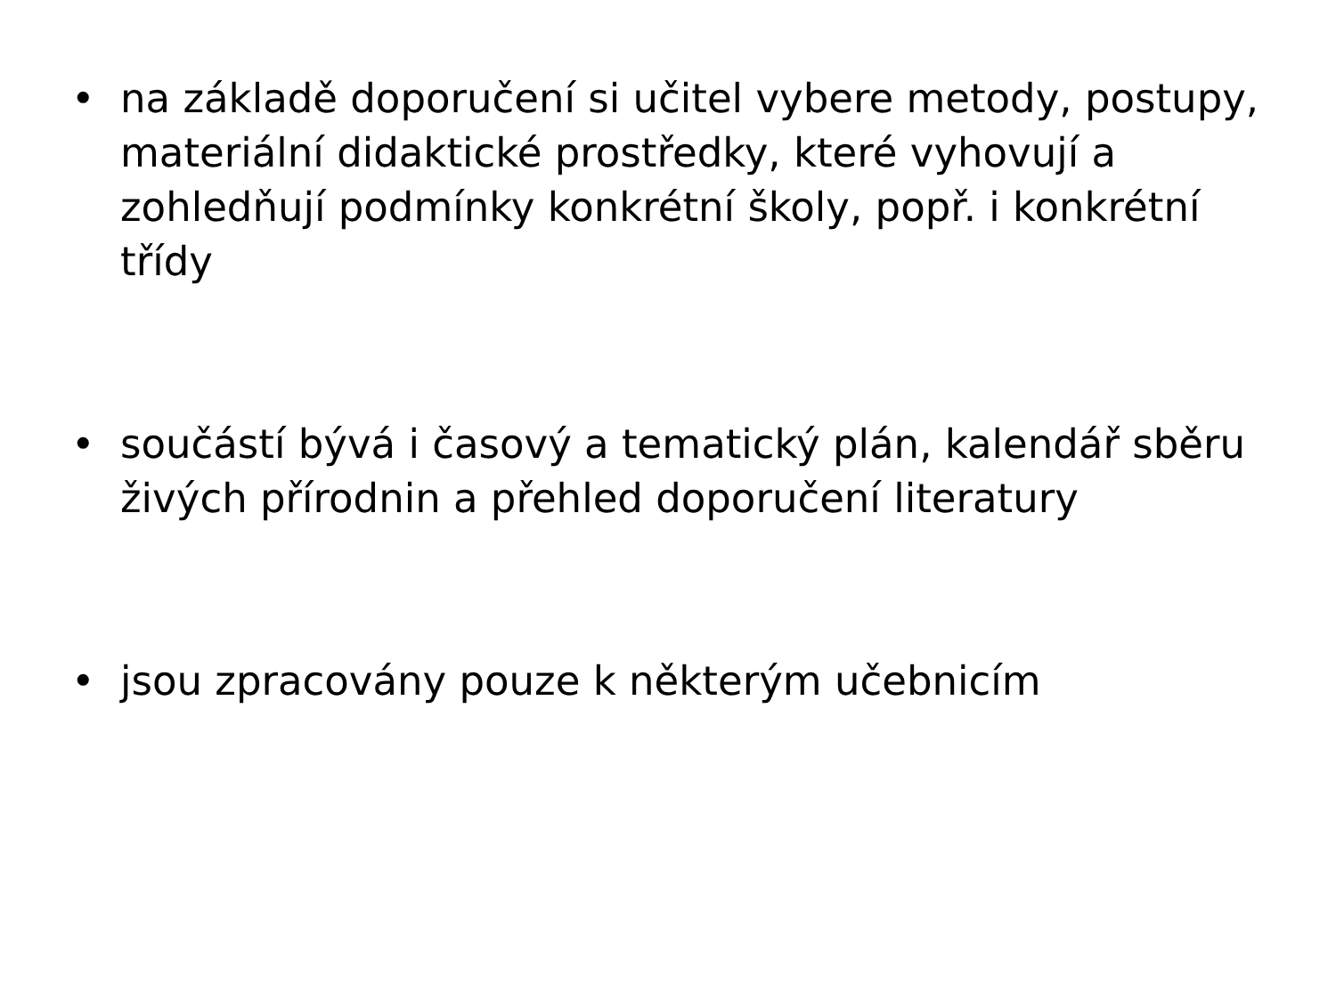• na základě doporučení si učitel vybere metody, postupy, materiální didaktické prostředky, které vyhovují a zohledňují podmínky konkrétní školy, popř. i konkrétní třídy
• součástí bývá i časový a tematický plán, kalendář sběru živých přírodnin a přehled doporučení literatury
• jsou zpracovány pouze k některým učebnicím